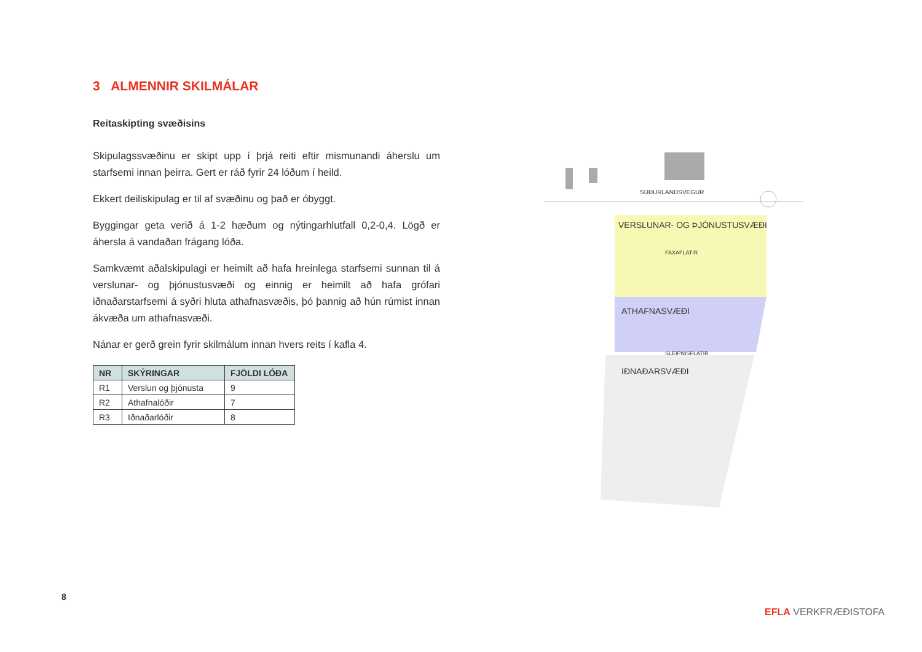3 ALMENNIR SKILMÁLAR
Reitaskipting svæðisins
Skipulagssvæðinu er skipt upp í þrjá reiti eftir mismunandi áherslu um starfsemi innan þeirra. Gert er ráð fyrir 24 lóðum í heild.
Ekkert deiliskipulag er til af svæðinu og það er óbyggt.
Byggingar geta verið á 1-2 hæðum og nýtingarhlutfall 0,2-0,4. Lögð er áhersla á vandaðan frágang lóða.
Samkvæmt aðalskipulagi er heimilt að hafa hreinlega starfsemi sunnan til á verslunar- og þjónustusvæði og einnig er heimilt að hafa grófari iðnaðarstarfsemi á syðri hluta athafnasvæðis, þó þannig að hún rúmist innan ákvæða um athafnasvæði.
Nánar er gerð grein fyrir skilmálum innan hvers reits í kafla 4.
| NR | SKÝRINGAR | FJÖLDI LÓÐA |
| --- | --- | --- |
| R1 | Verslun og þjónusta | 9 |
| R2 | Athafnalóðir | 7 |
| R3 | Iðnaðarlóðir | 8 |
SUÐURLANDSVEGUR
VERSLUNAR- OG ÞJÓNUSTUSVÆÐI
FAXAFLATIR
ATHAFNASVÆÐI
SLEIPNISFLATIR
IÐNAÐARSVÆÐI
8
EFLA VERKFRÆÐISTOFA